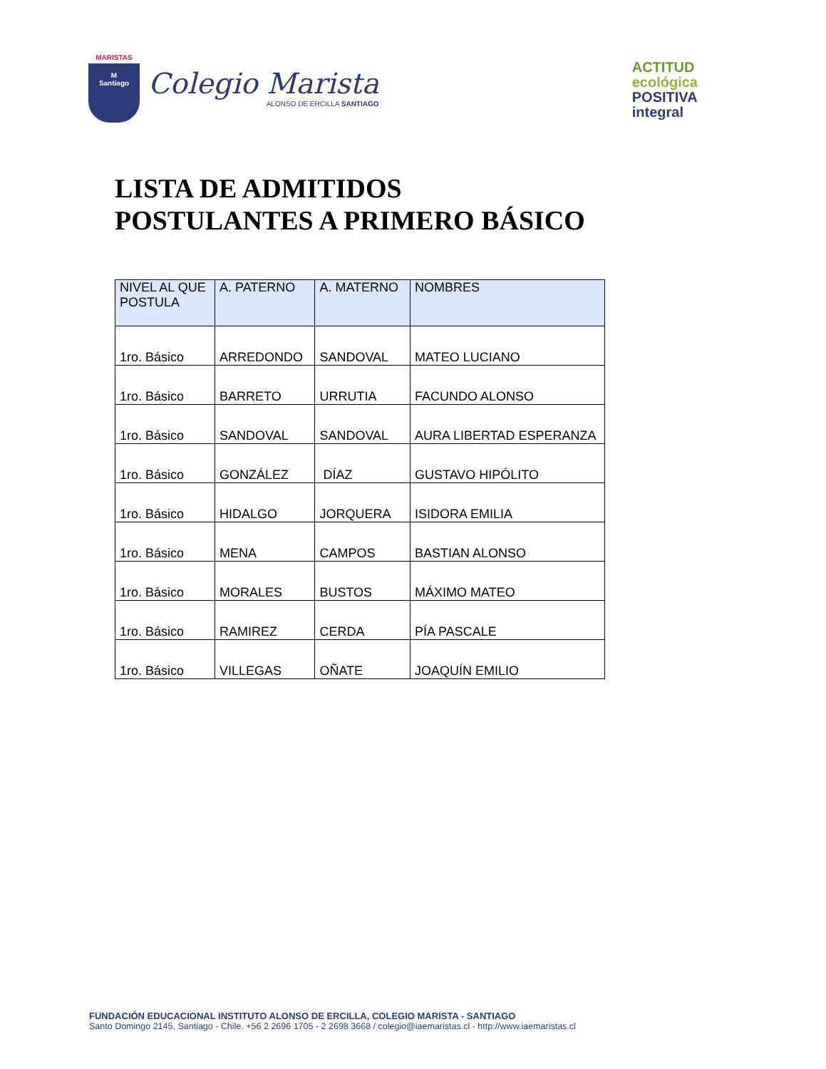MARISTAS
M
Santiago
Colegio Marista
ALONSO DE ERCILLA SANTIAGO
ACTITUD
ecológica
POSITIVA
integral
LISTA DE ADMITIDOS
POSTULANTES A PRIMERO BÁSICO
| NIVEL AL QUE POSTULA | A. PATERNO | A. MATERNO | NOMBRES |
| --- | --- | --- | --- |
| 1ro. Básico | ARREDONDO | SANDOVAL | MATEO LUCIANO |
| 1ro. Básico | BARRETO | URRUTIA | FACUNDO ALONSO |
| 1ro. Básico | SANDOVAL | SANDOVAL | AURA LIBERTAD ESPERANZA |
| 1ro. Básico | GONZÁLEZ | DÍAZ | GUSTAVO HIPÓLITO |
| 1ro. Básico | HIDALGO | JORQUERA | ISIDORA EMILIA |
| 1ro. Básico | MENA | CAMPOS | BASTIAN ALONSO |
| 1ro. Básico | MORALES | BUSTOS | MÁXIMO MATEO |
| 1ro. Básico | RAMIREZ | CERDA | PÍA PASCALE |
| 1ro. Básico | VILLEGAS | OÑATE | JOAQUÍN EMILIO |
FUNDACIÓN EDUCACIONAL INSTITUTO ALONSO DE ERCILLA, COLEGIO MARISTA - SANTIAGO
Santo Domingo 2145, Santiago - Chile. +56 2 2696 1705 - 2 2698 3668 / colegio@iaemaristas.cl - http://www.iaemaristas.cl